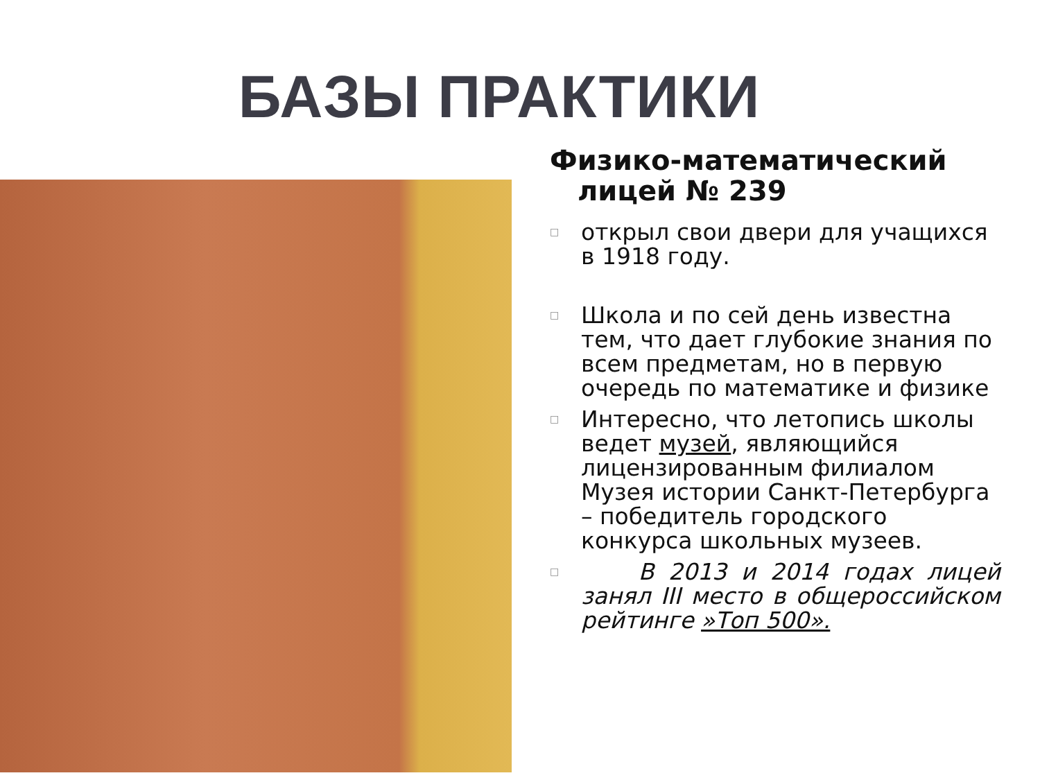БАЗЫ ПРАКТИКИ
Физико-математический лицей № 239
□ открыл свои двери для учащихся в 1918 году.
□ Школа и по сей день известна тем, что дает глубокие знания по всем предметам, но в первую очередь по математике и физике
□ Интересно, что летопись школы ведет музей, являющийся лицензированным филиалом Музея истории Санкт-Петербурга – победитель городского конкурса школьных музеев.
□ В 2013 и 2014 годах лицей занял III место в общероссийском рейтинге »Топ 500».